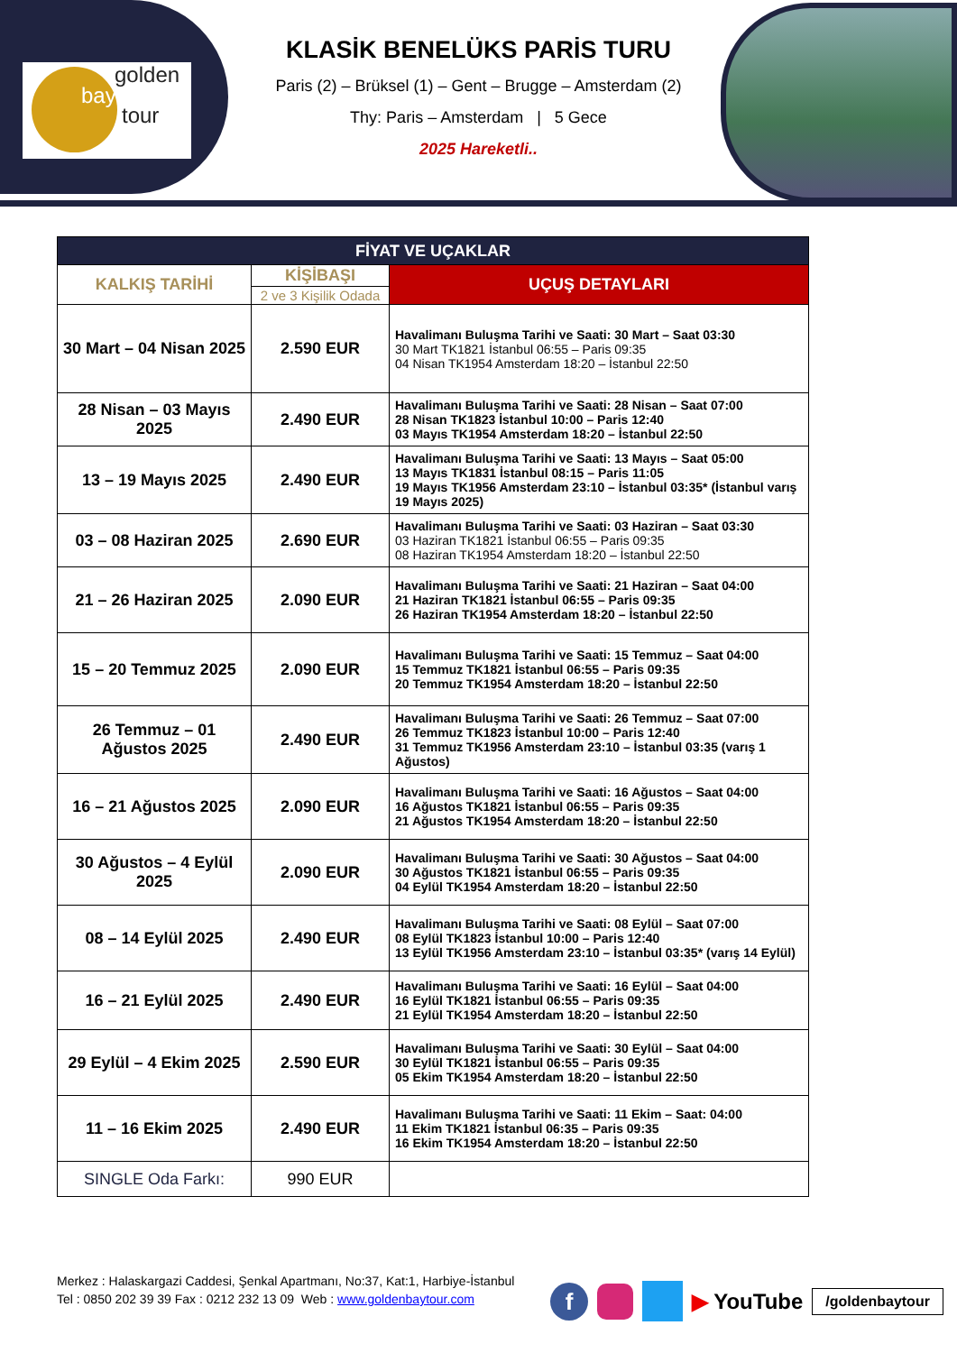golden
bay
tour
KLASİK BENELÜKS PARİS TURU
Paris (2) – Brüksel (1) – Gent – Brugge – Amsterdam (2)
Thy: Paris – Amsterdam | 5 Gece
2025 Hareketli..
| FİYAT VE UÇAKLAR | | |
| --- | --- | --- |
| KALKIŞ TARİHİ | KİŞİBAŞI | UÇUŞ DETAYLARI |
| | 2 ve 3 Kişilik Odada | |
| 30 Mart – 04 Nisan 2025 | 2.590 EUR | Havalimanı Buluşma Tarihi ve Saati: 30 Mart – Saat 03:30 30 Mart TK1821 İstanbul 06:55 – Paris 09:35 04 Nisan TK1954 Amsterdam 18:20 – İstanbul 22:50 |
| 28 Nisan – 03 Mayıs 2025 | 2.490 EUR | Havalimanı Buluşma Tarihi ve Saati: 28 Nisan – Saat 07:00 28 Nisan TK1823 İstanbul 10:00 – Paris 12:40 03 Mayıs TK1954 Amsterdam 18:20 – İstanbul 22:50 |
| 13 – 19 Mayıs 2025 | 2.490 EUR | Havalimanı Buluşma Tarihi ve Saati: 13 Mayıs – Saat 05:00 13 Mayıs TK1831 İstanbul 08:15 – Paris 11:05 19 Mayıs TK1956 Amsterdam 23:10 – İstanbul 03:35* (İstanbul varış 19 Mayıs 2025) |
| 03 – 08 Haziran 2025 | 2.690 EUR | Havalimanı Buluşma Tarihi ve Saati: 03 Haziran – Saat 03:30 03 Haziran TK1821 İstanbul 06:55 – Paris 09:35 08 Haziran TK1954 Amsterdam 18:20 – İstanbul 22:50 |
| 21 – 26 Haziran 2025 | 2.090 EUR | Havalimanı Buluşma Tarihi ve Saati: 21 Haziran – Saat 04:00 21 Haziran TK1821 İstanbul 06:55 – Paris 09:35 26 Haziran TK1954 Amsterdam 18:20 – İstanbul 22:50 |
| 15 – 20 Temmuz 2025 | 2.090 EUR | Havalimanı Buluşma Tarihi ve Saati: 15 Temmuz – Saat 04:00 15 Temmuz TK1821 İstanbul 06:55 – Paris 09:35 20 Temmuz TK1954 Amsterdam 18:20 – İstanbul 22:50 |
| 26 Temmuz – 01 Ağustos 2025 | 2.490 EUR | Havalimanı Buluşma Tarihi ve Saati: 26 Temmuz – Saat 07:00 26 Temmuz TK1823 İstanbul 10:00 – Paris 12:40 31 Temmuz TK1956 Amsterdam 23:10 – İstanbul 03:35 (varış 1 Ağustos) |
| 16 – 21 Ağustos 2025 | 2.090 EUR | Havalimanı Buluşma Tarihi ve Saati: 16 Ağustos – Saat 04:00 16 Ağustos TK1821 İstanbul 06:55 – Paris 09:35 21 Ağustos TK1954 Amsterdam 18:20 – İstanbul 22:50 |
| 30 Ağustos – 4 Eylül 2025 | 2.090 EUR | Havalimanı Buluşma Tarihi ve Saati: 30 Ağustos – Saat 04:00 30 Ağustos TK1821 İstanbul 06:55 – Paris 09:35 04 Eylül TK1954 Amsterdam 18:20 – İstanbul 22:50 |
| 08 – 14 Eylül 2025 | 2.490 EUR | Havalimanı Buluşma Tarihi ve Saati: 08 Eylül – Saat 07:00 08 Eylül TK1823 İstanbul 10:00 – Paris 12:40 13 Eylül TK1956 Amsterdam 23:10 – İstanbul 03:35* (varış 14 Eylül) |
| 16 – 21 Eylül 2025 | 2.490 EUR | Havalimanı Buluşma Tarihi ve Saati: 16 Eylül – Saat 04:00 16 Eylül TK1821 İstanbul 06:55 – Paris 09:35 21 Eylül TK1954 Amsterdam 18:20 – İstanbul 22:50 |
| 29 Eylül – 4 Ekim 2025 | 2.590 EUR | Havalimanı Buluşma Tarihi ve Saati: 30 Eylül – Saat 04:00 30 Eylül TK1821 İstanbul 06:55 – Paris 09:35 05 Ekim TK1954 Amsterdam 18:20 – İstanbul 22:50 |
| 11 – 16 Ekim 2025 | 2.490 EUR | Havalimanı Buluşma Tarihi ve Saati: 11 Ekim – Saat: 04:00 11 Ekim TK1821 İstanbul 06:35 – Paris 09:35 16 Ekim TK1954 Amsterdam 18:20 – İstanbul 22:50 |
| SINGLE Oda Farkı: | 990 EUR | |
Merkez : Halaskargazi Caddesi, Şenkal Apartmanı, No:37, Kat:1, Harbiye-İstanbul
Tel : 0850 202 39 39 Fax : 0212 232 13 09 Web : www.goldenbaytour.com
f ▶ YouTube /goldenbaytour